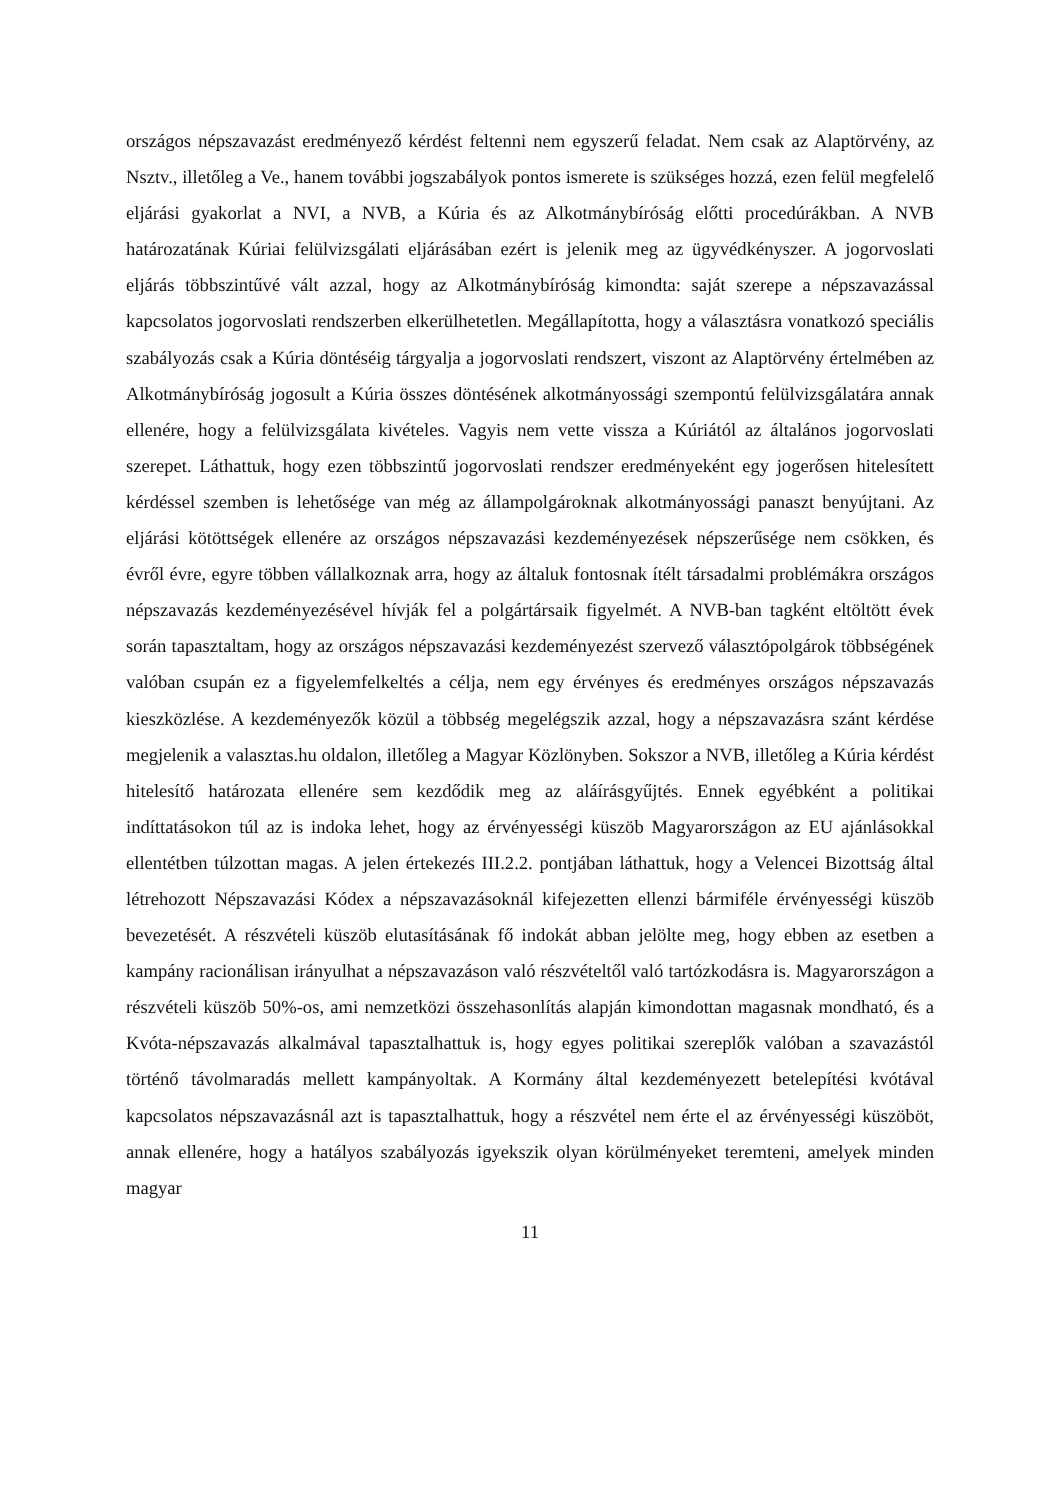országos népszavazást eredményező kérdést feltenni nem egyszerű feladat. Nem csak az Alaptörvény, az Nsztv., illetőleg a Ve., hanem további jogszabályok pontos ismerete is szükséges hozzá, ezen felül megfelelő eljárási gyakorlat a NVI, a NVB, a Kúria és az Alkotmánybíróság előtti procedúrákban. A NVB határozatának Kúriai felülvizsgálati eljárásában ezért is jelenik meg az ügyvédkényszer. A jogorvoslati eljárás többszintűvé vált azzal, hogy az Alkotmánybíróság kimondta: saját szerepe a népszavazással kapcsolatos jogorvoslati rendszerben elkerülhetetlen. Megállapította, hogy a választásra vonatkozó speciális szabályozás csak a Kúria döntéséig tárgyalja a jogorvoslati rendszert, viszont az Alaptörvény értelmében az Alkotmánybíróság jogosult a Kúria összes döntésének alkotmányossági szempontú felülvizsgálatára annak ellenére, hogy a felülvizsgálata kivételes. Vagyis nem vette vissza a Kúriától az általános jogorvoslati szerepet. Láthattuk, hogy ezen többszintű jogorvoslati rendszer eredményeként egy jogerősen hitelesített kérdéssel szemben is lehetősége van még az állampolgároknak alkotmányossági panaszt benyújtani. Az eljárási kötöttségek ellenére az országos népszavazási kezdeményezések népszerűsége nem csökken, és évről évre, egyre többen vállalkoznak arra, hogy az általuk fontosnak ítélt társadalmi problémákra országos népszavazás kezdeményezésével hívják fel a polgártársaik figyelmét. A NVB-ban tagként eltöltött évek során tapasztaltam, hogy az országos népszavazási kezdeményezést szervező választópolgárok többségének valóban csupán ez a figyelemfelkeltés a célja, nem egy érvényes és eredményes országos népszavazás kieszközlése. A kezdeményezők közül a többség megelégszik azzal, hogy a népszavazásra szánt kérdése megjelenik a valasztas.hu oldalon, illetőleg a Magyar Közlönyben. Sokszor a NVB, illetőleg a Kúria kérdést hitelesítő határozata ellenére sem kezdődik meg az aláírásgyűjtés. Ennek egyébként a politikai indíttatásokon túl az is indoka lehet, hogy az érvényességi küszöb Magyarországon az EU ajánlásokkal ellentétben túlzottan magas. A jelen értekezés III.2.2. pontjában láthattuk, hogy a Velencei Bizottság által létrehozott Népszavazási Kódex a népszavazásoknál kifejezetten ellenzi bármiféle érvényességi küszöb bevezetését. A részvételi küszöb elutasításának fő indokát abban jelölte meg, hogy ebben az esetben a kampány racionálisan irányulhat a népszavazáson való részvételtől való tartózkodásra is. Magyarországon a részvételi küszöb 50%-os, ami nemzetközi összehasonlítás alapján kimondottan magasnak mondható, és a Kvóta-népszavazás alkalmával tapasztalhattuk is, hogy egyes politikai szereplők valóban a szavazástól történő távolmaradás mellett kampányoltak. A Kormány által kezdeményezett betelepítési kvótával kapcsolatos népszavazásnál azt is tapasztalhattuk, hogy a részvétel nem érte el az érvényességi küszöböt, annak ellenére, hogy a hatályos szabályozás igyekszik olyan körülményeket teremteni, amelyek minden magyar
11